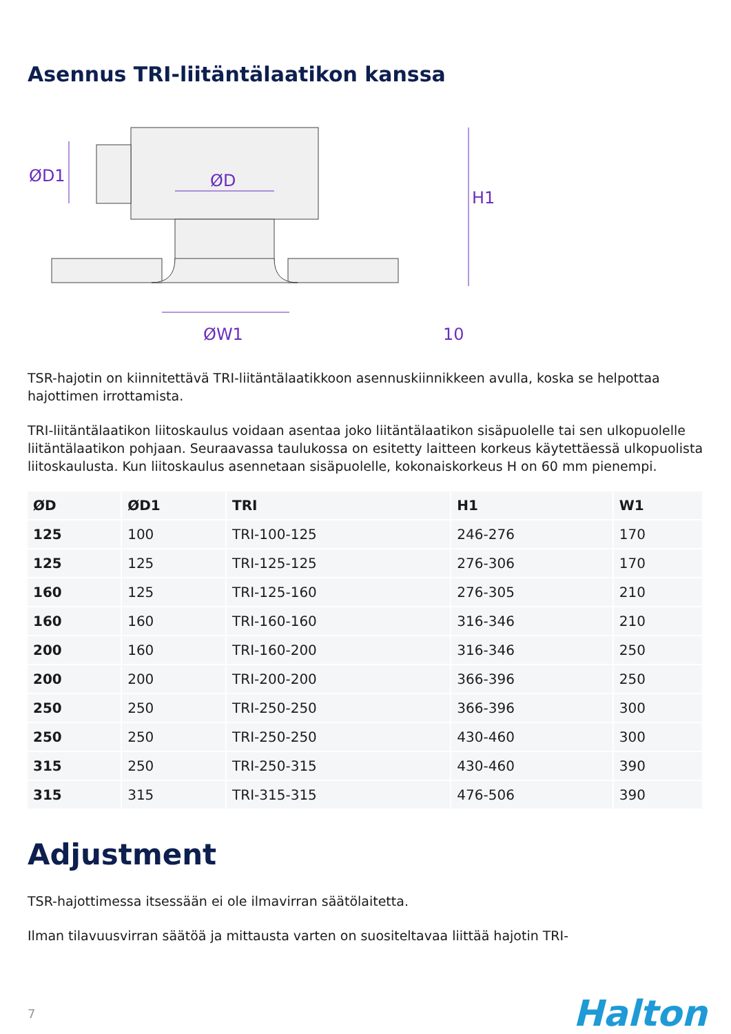Asennus TRI-liitäntälaatikon kanssa
ØD1
ØD
H1
ØW1
10
TSR-hajotin on kiinnitettävä TRI-liitäntälaatikkoon asennuskiinnikkeen avulla, koska se helpottaa hajottimen irrottamista.
TRI-liitäntälaatikon liitoskaulus voidaan asentaa joko liitäntälaatikon sisäpuolelle tai sen ulkopuolelle liitäntälaatikon pohjaan. Seuraavassa taulukossa on esitetty laitteen korkeus käytettäessä ulkopuolista liitoskaulusta. Kun liitoskaulus asennetaan sisäpuolelle, kokonaiskorkeus H on 60 mm pienempi.
| ØD | ØD1 | TRI | H1 | W1 |
| --- | --- | --- | --- | --- |
| 125 | 100 | TRI-100-125 | 246-276 | 170 |
| 125 | 125 | TRI-125-125 | 276-306 | 170 |
| 160 | 125 | TRI-125-160 | 276-305 | 210 |
| 160 | 160 | TRI-160-160 | 316-346 | 210 |
| 200 | 160 | TRI-160-200 | 316-346 | 250 |
| 200 | 200 | TRI-200-200 | 366-396 | 250 |
| 250 | 250 | TRI-250-250 | 366-396 | 300 |
| 250 | 250 | TRI-250-250 | 430-460 | 300 |
| 315 | 250 | TRI-250-315 | 430-460 | 390 |
| 315 | 315 | TRI-315-315 | 476-506 | 390 |
Adjustment
TSR-hajottimessa itsessään ei ole ilmavirran säätölaitetta.
Ilman tilavuusvirran säätöä ja mittausta varten on suositeltavaa liittää hajotin TRI-
7 Halton